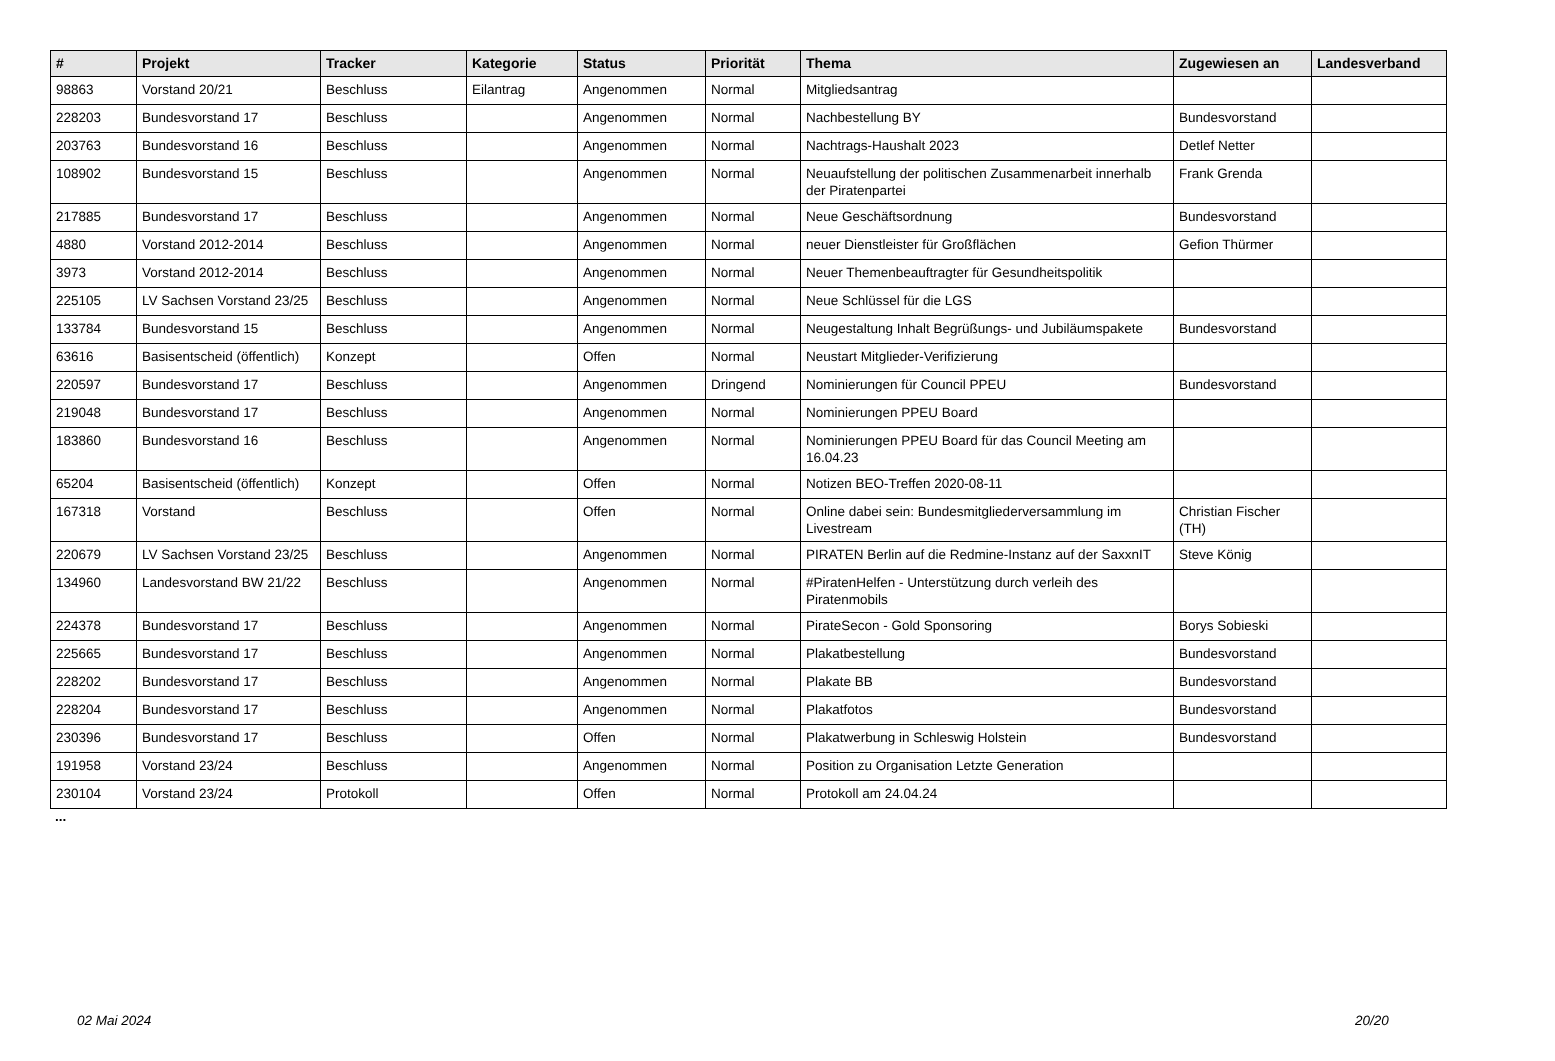| # | Projekt | Tracker | Kategorie | Status | Priorität | Thema | Zugewiesen an | Landesverband |
| --- | --- | --- | --- | --- | --- | --- | --- | --- |
| 98863 | Vorstand 20/21 | Beschluss | Eilantrag | Angenommen | Normal | Mitgliedsantrag | | |
| 228203 | Bundesvorstand 17 | Beschluss | | Angenommen | Normal | Nachbestellung BY | Bundesvorstand | |
| 203763 | Bundesvorstand 16 | Beschluss | | Angenommen | Normal | Nachtrags-Haushalt 2023 | Detlef Netter | |
| 108902 | Bundesvorstand 15 | Beschluss | | Angenommen | Normal | Neuaufstellung der politischen Zusammenarbeit innerhalb der Piratenpartei | Frank Grenda | |
| 217885 | Bundesvorstand 17 | Beschluss | | Angenommen | Normal | Neue Geschäftsordnung | Bundesvorstand | |
| 4880 | Vorstand 2012-2014 | Beschluss | | Angenommen | Normal | neuer Dienstleister für Großflächen | Gefion Thürmer | |
| 3973 | Vorstand 2012-2014 | Beschluss | | Angenommen | Normal | Neuer Themenbeauftragter für Gesundheitspolitik | | |
| 225105 | LV Sachsen Vorstand 23/25 | Beschluss | | Angenommen | Normal | Neue Schlüssel für die LGS | | |
| 133784 | Bundesvorstand 15 | Beschluss | | Angenommen | Normal | Neugestaltung Inhalt Begrüßungs- und Jubiläumspakete | Bundesvorstand | |
| 63616 | Basisentscheid (öffentlich) | Konzept | | Offen | Normal | Neustart Mitglieder-Verifizierung | | |
| 220597 | Bundesvorstand 17 | Beschluss | | Angenommen | Dringend | Nominierungen für Council PPEU | Bundesvorstand | |
| 219048 | Bundesvorstand 17 | Beschluss | | Angenommen | Normal | Nominierungen PPEU Board | | |
| 183860 | Bundesvorstand 16 | Beschluss | | Angenommen | Normal | Nominierungen PPEU Board für das Council Meeting am 16.04.23 | | |
| 65204 | Basisentscheid (öffentlich) | Konzept | | Offen | Normal | Notizen BEO-Treffen 2020-08-11 | | |
| 167318 | Vorstand | Beschluss | | Offen | Normal | Online dabei sein: Bundesmitgliederversammlung im Livestream | Christian Fischer (TH) | |
| 220679 | LV Sachsen Vorstand 23/25 | Beschluss | | Angenommen | Normal | PIRATEN Berlin auf die Redmine-Instanz auf der SaxxnIT | Steve König | |
| 134960 | Landesvorstand BW 21/22 | Beschluss | | Angenommen | Normal | #PiratenHelfen - Unterstützung durch verleih des Piratenmobils | | |
| 224378 | Bundesvorstand 17 | Beschluss | | Angenommen | Normal | PirateSecon - Gold Sponsoring | Borys Sobieski | |
| 225665 | Bundesvorstand 17 | Beschluss | | Angenommen | Normal | Plakatbestellung | Bundesvorstand | |
| 228202 | Bundesvorstand 17 | Beschluss | | Angenommen | Normal | Plakate BB | Bundesvorstand | |
| 228204 | Bundesvorstand 17 | Beschluss | | Angenommen | Normal | Plakatfotos | Bundesvorstand | |
| 230396 | Bundesvorstand 17 | Beschluss | | Offen | Normal | Plakatwerbung in Schleswig Holstein | Bundesvorstand | |
| 191958 | Vorstand 23/24 | Beschluss | | Angenommen | Normal | Position zu Organisation Letzte Generation | | |
| 230104 | Vorstand 23/24 | Protokoll | | Offen | Normal | Protokoll am 24.04.24 | | |
...
02 Mai 2024 20/20